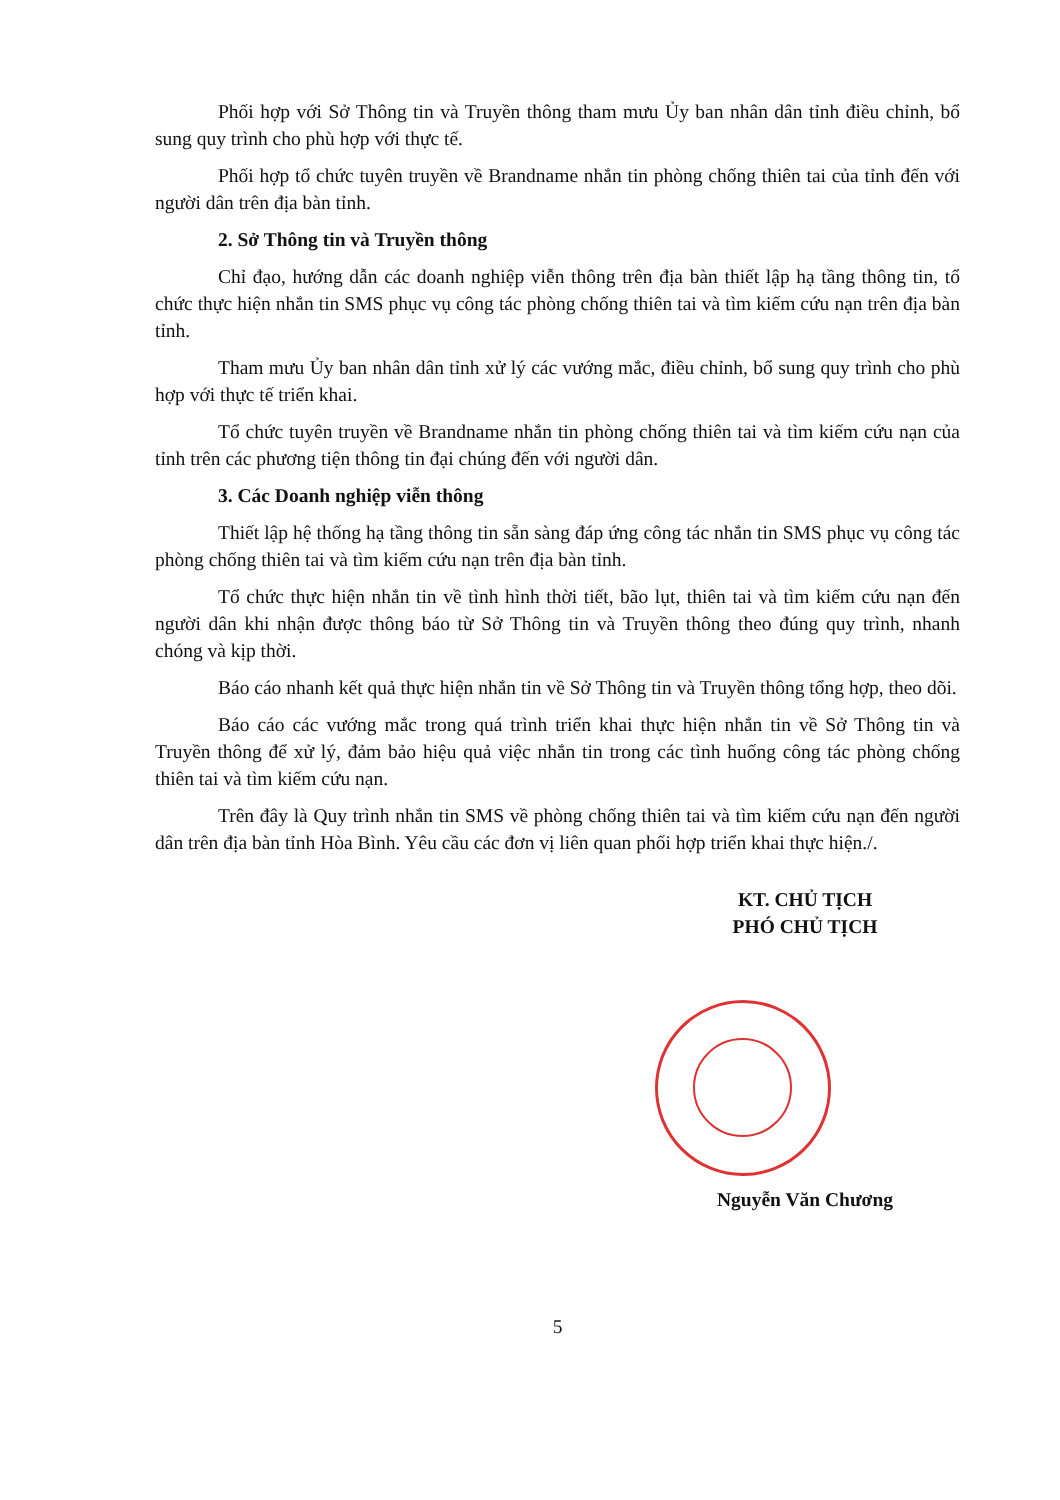Phối hợp với Sở Thông tin và Truyền thông tham mưu Ủy ban nhân dân tỉnh điều chỉnh, bổ sung quy trình cho phù hợp với thực tế.
Phối hợp tổ chức tuyên truyền về Brandname nhắn tin phòng chống thiên tai của tỉnh đến với người dân trên địa bàn tỉnh.
2. Sở Thông tin và Truyền thông
Chỉ đạo, hướng dẫn các doanh nghiệp viễn thông trên địa bàn thiết lập hạ tầng thông tin, tổ chức thực hiện nhắn tin SMS phục vụ công tác phòng chống thiên tai và tìm kiếm cứu nạn trên địa bàn tỉnh.
Tham mưu Ủy ban nhân dân tỉnh xử lý các vướng mắc, điều chỉnh, bổ sung quy trình cho phù hợp với thực tế triển khai.
Tổ chức tuyên truyền về Brandname nhắn tin phòng chống thiên tai và tìm kiếm cứu nạn của tỉnh trên các phương tiện thông tin đại chúng đến với người dân.
3. Các Doanh nghiệp viễn thông
Thiết lập hệ thống hạ tầng thông tin sẵn sàng đáp ứng công tác nhắn tin SMS phục vụ công tác phòng chống thiên tai và tìm kiếm cứu nạn trên địa bàn tỉnh.
Tổ chức thực hiện nhắn tin về tình hình thời tiết, bão lụt, thiên tai và tìm kiếm cứu nạn đến người dân khi nhận được thông báo từ Sở Thông tin và Truyền thông theo đúng quy trình, nhanh chóng và kịp thời.
Báo cáo nhanh kết quả thực hiện nhắn tin về Sở Thông tin và Truyền thông tổng hợp, theo dõi.
Báo cáo các vướng mắc trong quá trình triển khai thực hiện nhắn tin về Sở Thông tin và Truyền thông để xử lý, đảm bảo hiệu quả việc nhắn tin trong các tình huống công tác phòng chống thiên tai và tìm kiếm cứu nạn.
Trên đây là Quy trình nhắn tin SMS về phòng chống thiên tai và tìm kiếm cứu nạn đến người dân trên địa bàn tỉnh Hòa Bình. Yêu cầu các đơn vị liên quan phối hợp triển khai thực hiện./.
KT. CHỦ TỊCH
PHÓ CHỦ TỊCH
Nguyễn Văn Chương
5